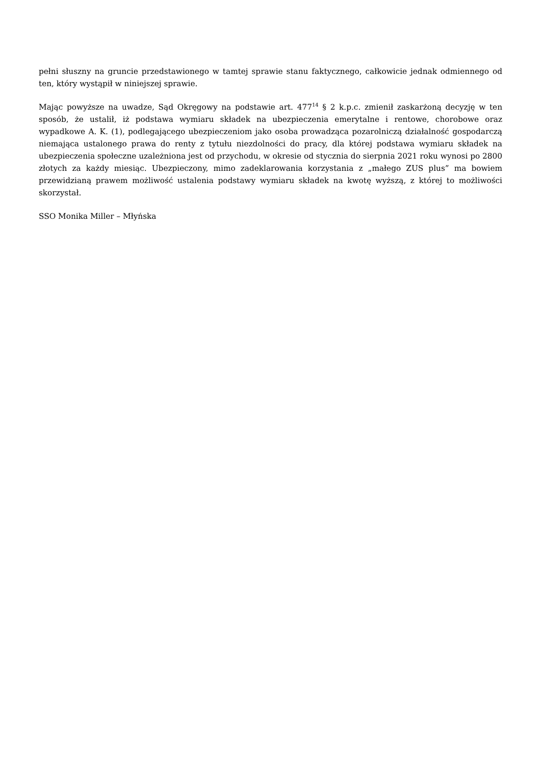pełni słuszny na gruncie przedstawionego w tamtej sprawie stanu faktycznego, całkowicie jednak odmiennego od ten, który wystąpił w niniejszej sprawie.
Mając powyższe na uwadze, Sąd Okręgowy na podstawie art. 477<sup>14</sup> § 2 k.p.c. zmienił zaskarżoną decyzję w ten sposób, że ustalił, iż podstawa wymiaru składek na ubezpieczenia emerytalne i rentowe, chorobowe oraz wypadkowe A. K. (1), podlegającego ubezpieczeniom jako osoba prowadząca pozarolniczą działalność gospodarczą niemająca ustalonego prawa do renty z tytułu niezdolności do pracy, dla której podstawa wymiaru składek na ubezpieczenia społeczne uzależniona jest od przychodu, w okresie od stycznia do sierpnia 2021 roku wynosi po 2800 złotych za każdy miesiąc. Ubezpieczony, mimo zadeklarowania korzystania z „małego ZUS plus” ma bowiem przewidzianą prawem możliwość ustalenia podstawy wymiaru składek na kwotę wyższą, z której to możliwości skorzystał.
SSO Monika Miller – Młyńska